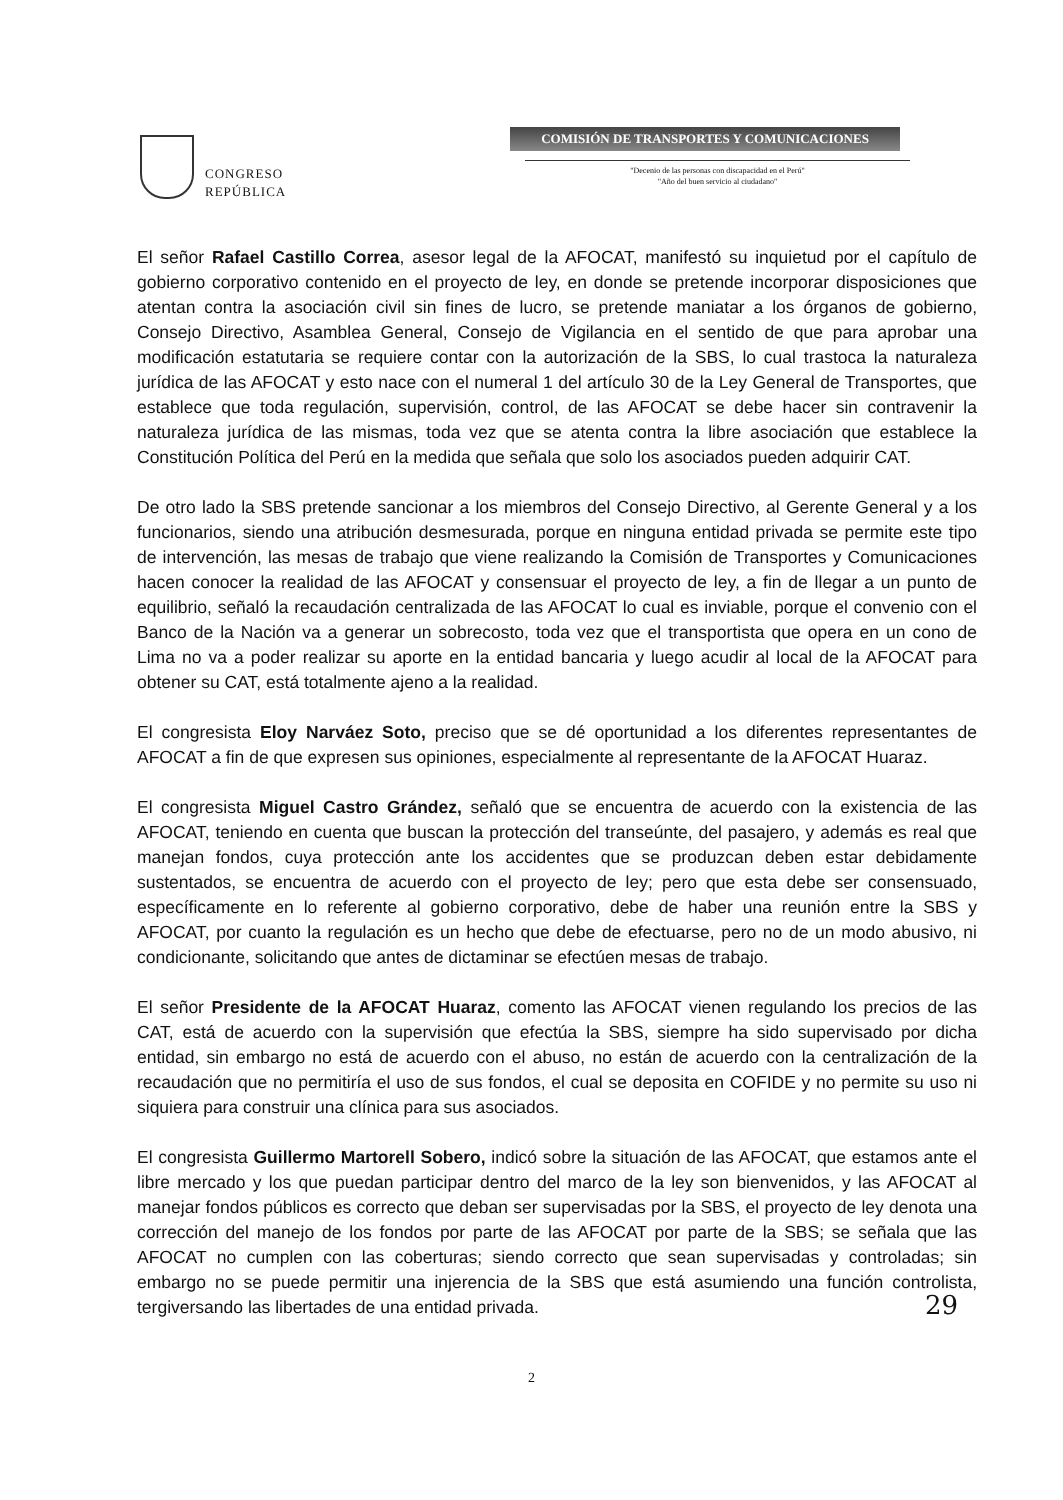CONGRESO
REPÚBLICA
COMISIÓN DE TRANSPORTES Y COMUNICACIONES
"Decenio de las personas con discapacidad en el Perú"
"Año del buen servicio al ciudadano"
El señor Rafael Castillo Correa, asesor legal de la AFOCAT, manifestó su inquietud por el capítulo de gobierno corporativo contenido en el proyecto de ley, en donde se pretende incorporar disposiciones que atentan contra la asociación civil sin fines de lucro, se pretende maniatar a los órganos de gobierno, Consejo Directivo, Asamblea General, Consejo de Vigilancia en el sentido de que para aprobar una modificación estatutaria se requiere contar con la autorización de la SBS, lo cual trastoca la naturaleza jurídica de las AFOCAT y esto nace con el numeral 1 del artículo 30 de la Ley General de Transportes, que establece que toda regulación, supervisión, control, de las AFOCAT se debe hacer sin contravenir la naturaleza jurídica de las mismas, toda vez que se atenta contra la libre asociación que establece la Constitución Política del Perú en la medida que señala que solo los asociados pueden adquirir CAT.
De otro lado la SBS pretende sancionar a los miembros del Consejo Directivo, al Gerente General y a los funcionarios, siendo una atribución desmesurada, porque en ninguna entidad privada se permite este tipo de intervención, las mesas de trabajo que viene realizando la Comisión de Transportes y Comunicaciones hacen conocer la realidad de las AFOCAT y consensuar el proyecto de ley, a fin de llegar a un punto de equilibrio, señaló la recaudación centralizada de las AFOCAT lo cual es inviable, porque el convenio con el Banco de la Nación va a generar un sobrecosto, toda vez que el transportista que opera en un cono de Lima no va a poder realizar su aporte en la entidad bancaria y luego acudir al local de la AFOCAT para obtener su CAT, está totalmente ajeno a la realidad.
El congresista Eloy Narváez Soto, preciso que se dé oportunidad a los diferentes representantes de AFOCAT a fin de que expresen sus opiniones, especialmente al representante de la AFOCAT Huaraz.
El congresista Miguel Castro Grández, señaló que se encuentra de acuerdo con la existencia de las AFOCAT, teniendo en cuenta que buscan la protección del transeúnte, del pasajero, y además es real que manejan fondos, cuya protección ante los accidentes que se produzcan deben estar debidamente sustentados, se encuentra de acuerdo con el proyecto de ley; pero que esta debe ser consensuado, específicamente en lo referente al gobierno corporativo, debe de haber una reunión entre la SBS y AFOCAT, por cuanto la regulación es un hecho que debe de efectuarse, pero no de un modo abusivo, ni condicionante, solicitando que antes de dictaminar se efectúen mesas de trabajo.
El señor Presidente de la AFOCAT Huaraz, comento las AFOCAT vienen regulando los precios de las CAT, está de acuerdo con la supervisión que efectúa la SBS, siempre ha sido supervisado por dicha entidad, sin embargo no está de acuerdo con el abuso, no están de acuerdo con la centralización de la recaudación que no permitiría el uso de sus fondos, el cual se deposita en COFIDE y no permite su uso ni siquiera para construir una clínica para sus asociados.
El congresista Guillermo Martorell Sobero, indicó sobre la situación de las AFOCAT, que estamos ante el libre mercado y los que puedan participar dentro del marco de la ley son bienvenidos, y las AFOCAT al manejar fondos públicos es correcto que deban ser supervisadas por la SBS, el proyecto de ley denota una corrección del manejo de los fondos por parte de las AFOCAT por parte de la SBS; se señala que las AFOCAT no cumplen con las coberturas; siendo correcto que sean supervisadas y controladas; sin embargo no se puede permitir una injerencia de la SBS que está asumiendo una función controlista, tergiversando las libertades de una entidad privada.
29
2